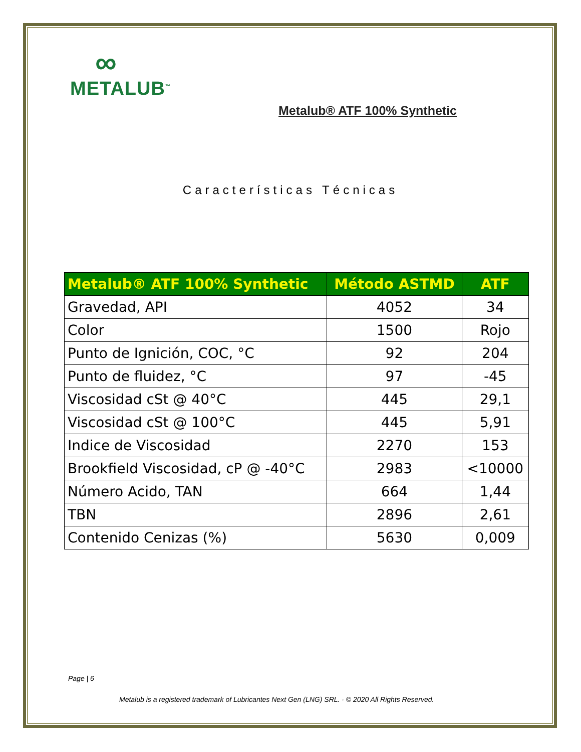∞
METALUB<sup>™</sup>
Metalub® ATF 100% Synthetic
Características Técnicas
| Metalub® ATF 100% Synthetic | Método ASTMD | ATF |
| --- | --- | --- |
| Gravedad, API | 4052 | 34 |
| Color | 1500 | Rojo |
| Punto de Ignición, COC, °C | 92 | 204 |
| Punto de fluidez, °C | 97 | -45 |
| Viscosidad cSt @ 40°C | 445 | 29,1 |
| Viscosidad cSt @ 100°C | 445 | 5,91 |
| Indice de Viscosidad | 2270 | 153 |
| Brookfield Viscosidad, cP @ -40°C | 2983 | <10000 |
| Número Acido, TAN | 664 | 1,44 |
| TBN | 2896 | 2,61 |
| Contenido Cenizas (%) | 5630 | 0,009 |
Page | 6
Metalub is a registered trademark of Lubricantes Next Gen (LNG) SRL. · © 2020 All Rights Reserved.